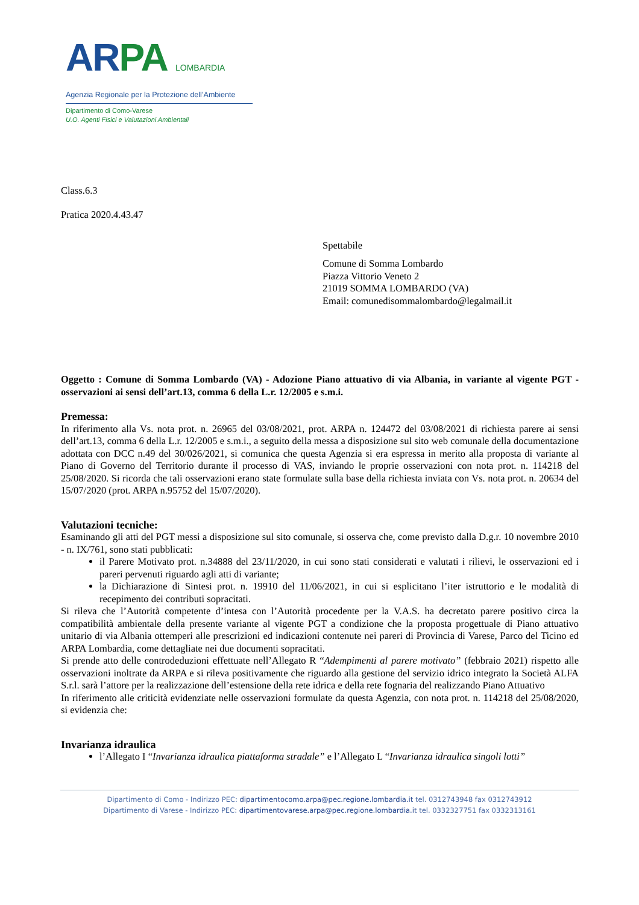AR PA LOMBARDIA
Agenzia Regionale per la Protezione dell’Ambiente
Dipartimento di Como-Varese
U.O. Agenti Fisici e Valutazioni Ambientali
Class.6.3
Pratica 2020.4.43.47
Spettabile
Comune di Somma Lombardo
Piazza Vittorio Veneto 2
21019 SOMMA LOMBARDO (VA)
Email: comunedisommalombardo@legalmail.it
Oggetto : Comune di Somma Lombardo (VA) - Adozione Piano attuativo di via Albania, in variante al vigente PGT - osservazioni ai sensi dell’art.13, comma 6 della L.r. 12/2005 e s.m.i.
Premessa:
In riferimento alla Vs. nota prot. n. 26965 del 03/08/2021, prot. ARPA n. 124472 del 03/08/2021 di richiesta parere ai sensi dell’art.13, comma 6 della L.r. 12/2005 e s.m.i., a seguito della messa a disposizione sul sito web comunale della documentazione adottata con DCC n.49 del 30/026/2021, si comunica che questa Agenzia si era espressa in merito alla proposta di variante al Piano di Governo del Territorio durante il processo di VAS, inviando le proprie osservazioni con nota prot. n. 114218 del 25/08/2020. Si ricorda che tali osservazioni erano state formulate sulla base della richiesta inviata con Vs. nota prot. n. 20634 del 15/07/2020 (prot. ARPA n.95752 del 15/07/2020).
Valutazioni tecniche:
Esaminando gli atti del PGT messi a disposizione sul sito comunale, si osserva che, come previsto dalla D.g.r. 10 novembre 2010 - n. IX/761, sono stati pubblicati:
il Parere Motivato prot. n.34888 del 23/11/2020, in cui sono stati considerati e valutati i rilievi, le osservazioni ed i pareri pervenuti riguardo agli atti di variante;
la Dichiarazione di Sintesi prot. n. 19910 del 11/06/2021, in cui si esplicitano l’iter istruttorio e le modalità di recepimento dei contributi sopracitati.
Si rileva che l’Autorità competente d’intesa con l’Autorità procedente per la V.A.S. ha decretato parere positivo circa la compatibilità ambientale della presente variante al vigente PGT a condizione che la proposta progettuale di Piano attuativo unitario di via Albania ottemperi alle prescrizioni ed indicazioni contenute nei pareri di Provincia di Varese, Parco del Ticino ed ARPA Lombardia, come dettagliate nei due documenti sopracitati.
Si prende atto delle controdeduzioni effettuate nell’Allegato R “Adempimenti al parere motivato” (febbraio 2021) rispetto alle osservazioni inoltrate da ARPA e si rileva positivamente che riguardo alla gestione del servizio idrico integrato la Società ALFA S.r.l. sarà l’attore per la realizzazione dell’estensione della rete idrica e della rete fognaria del realizzando Piano Attuativo
In riferimento alle criticità evidenziate nelle osservazioni formulate da questa Agenzia, con nota prot. n. 114218 del 25/08/2020, si evidenzia che:
Invarianza idraulica
l’Allegato I “Invarianza idraulica piattaforma stradale” e l’Allegato L “Invarianza idraulica singoli lotti”
Dipartimento di Como - Indirizzo PEC: dipartimentocomo.arpa@pec.regione.lombardia.it tel. 0312743948 fax 0312743912
Dipartimento di Varese - Indirizzo PEC: dipartimentovarese.arpa@pec.regione.lombardia.it tel. 0332327751 fax 0332313161